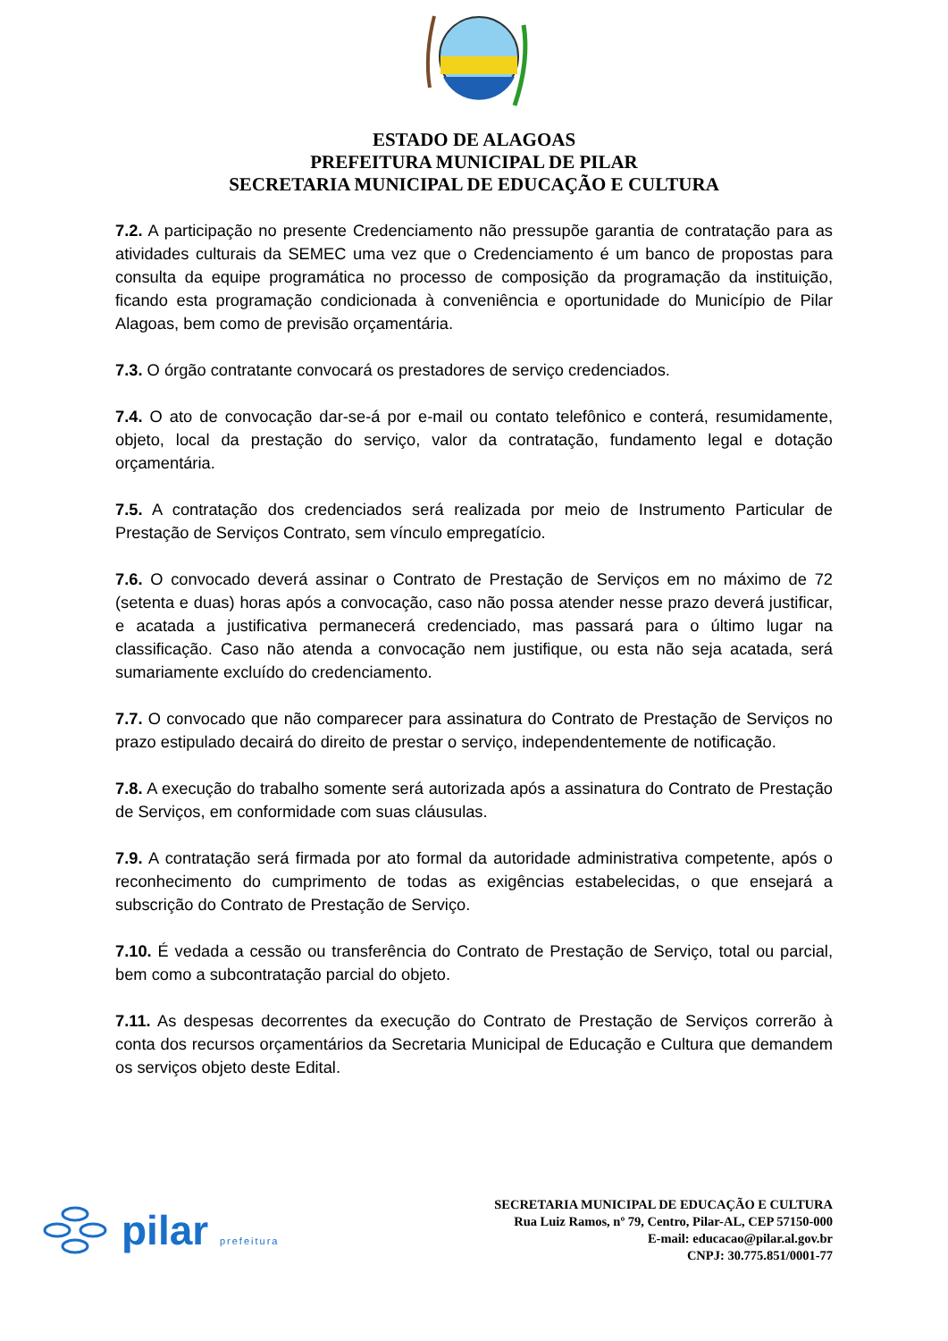ESTADO DE ALAGOAS
PREFEITURA MUNICIPAL DE PILAR
SECRETARIA MUNICIPAL DE EDUCAÇÃO E CULTURA
7.2. A participação no presente Credenciamento não pressupõe garantia de contratação para as atividades culturais da SEMEC uma vez que o Credenciamento é um banco de propostas para consulta da equipe programática no processo de composição da programação da instituição, ficando esta programação condicionada à conveniência e oportunidade do Município de Pilar Alagoas, bem como de previsão orçamentária.
7.3. O órgão contratante convocará os prestadores de serviço credenciados.
7.4. O ato de convocação dar-se-á por e-mail ou contato telefônico e conterá, resumidamente, objeto, local da prestação do serviço, valor da contratação, fundamento legal e dotação orçamentária.
7.5. A contratação dos credenciados será realizada por meio de Instrumento Particular de Prestação de Serviços Contrato, sem vínculo empregatício.
7.6. O convocado deverá assinar o Contrato de Prestação de Serviços em no máximo de 72 (setenta e duas) horas após a convocação, caso não possa atender nesse prazo deverá justificar, e acatada a justificativa permanecerá credenciado, mas passará para o último lugar na classificação. Caso não atenda a convocação nem justifique, ou esta não seja acatada, será sumariamente excluído do credenciamento.
7.7. O convocado que não comparecer para assinatura do Contrato de Prestação de Serviços no prazo estipulado decairá do direito de prestar o serviço, independentemente de notificação.
7.8. A execução do trabalho somente será autorizada após a assinatura do Contrato de Prestação de Serviços, em conformidade com suas cláusulas.
7.9. A contratação será firmada por ato formal da autoridade administrativa competente, após o reconhecimento do cumprimento de todas as exigências estabelecidas, o que ensejará a subscrição do Contrato de Prestação de Serviço.
7.10. É vedada a cessão ou transferência do Contrato de Prestação de Serviço, total ou parcial, bem como a subcontratação parcial do objeto.
7.11. As despesas decorrentes da execução do Contrato de Prestação de Serviços correrão à conta dos recursos orçamentários da Secretaria Municipal de Educação e Cultura que demandem os serviços objeto deste Edital.
pilar prefeitura
SECRETARIA MUNICIPAL DE EDUCAÇÃO E CULTURA
Rua Luiz Ramos, nº 79, Centro, Pilar-AL, CEP 57150-000
E-mail: educacao@pilar.al.gov.br
CNPJ: 30.775.851/0001-77